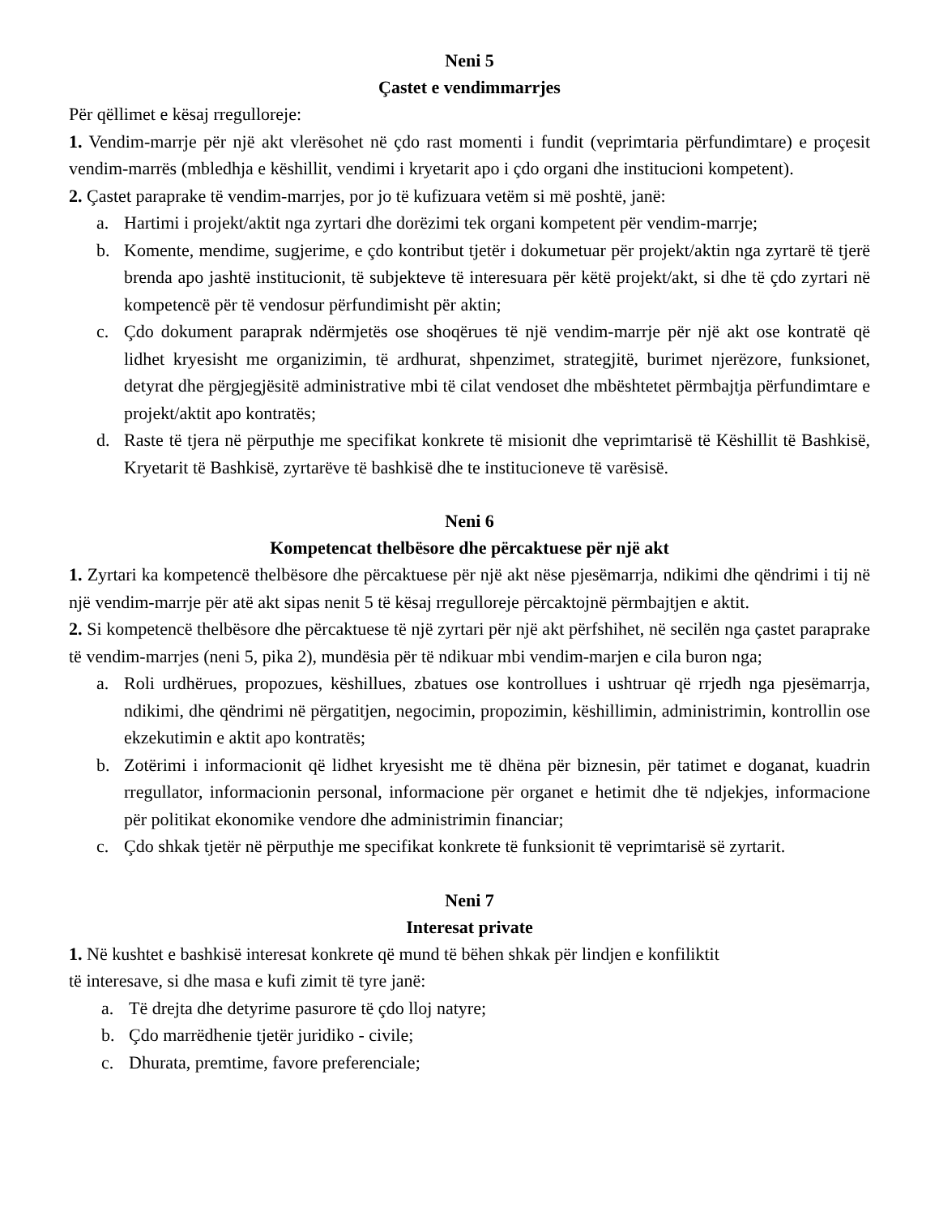Neni 5
Çastet e vendimmarrjes
Për qëllimet e kësaj rregulloreje:
1. Vendim-marrje për një akt vlerësohet në çdo rast momenti i fundit (veprimtaria përfundimtare) e proçesit vendim-marrës (mbledhja e këshillit, vendimi i kryetarit apo i çdo organi dhe institucioni kompetent).
2. Çastet paraprake të vendim-marrjes, por jo të kufizuara vetëm si më poshtë, janë:
a. Hartimi i projekt/aktit nga zyrtari dhe dorëzimi tek organi kompetent për vendim-marrje;
b. Komente, mendime, sugjerime, e çdo kontribut tjetër i dokumetuar për projekt/aktin nga zyrtarë të tjerë brenda apo jashtë institucionit, të subjekteve të interesuara për këtë projekt/akt, si dhe të çdo zyrtari në kompetencë për të vendosur përfundimisht për aktin;
c. Çdo dokument paraprak ndërmjetës ose shoqërues të një vendim-marrje për një akt ose kontratë që lidhet kryesisht me organizimin, të ardhurat, shpenzimet, strategjitë, burimet njerëzore, funksionet, detyrat dhe përgjegjësitë administrative mbi të cilat vendoset dhe mbështetet përmbajtja përfundimtare e projekt/aktit apo kontratës;
d. Raste të tjera në përputhje me specifikat konkrete të misionit dhe veprimtarisë të Këshillit të Bashkisë, Kryetarit të Bashkisë, zyrtarëve të bashkisë dhe te institucioneve të varësisë.
Neni 6
Kompetencat thelbësore dhe përcaktuese për një akt
1. Zyrtari ka kompetencë thelbësore dhe përcaktuese për një akt nëse pjesëmarrja, ndikimi dhe qëndrimi i tij në një vendim-marrje për atë akt sipas nenit 5 të kësaj rregulloreje përcaktojnë përmbajtjen e aktit.
2. Si kompetencë thelbësore dhe përcaktuese të një zyrtari për një akt përfshihet, në secilën nga çastet paraprake të vendim-marrjes (neni 5, pika 2), mundësia për të ndikuar mbi vendim-marjen e cila buron nga;
a. Roli urdhërues, propozues, këshillues, zbatues ose kontrollues i ushtruar që rrjedh nga pjesëmarrja, ndikimi, dhe qëndrimi në përgatitjen, negocimin, propozimin, këshillimin, administrimin, kontrollin ose ekzekutimin e aktit apo kontratës;
b. Zotërimi i informacionit që lidhet kryesisht me të dhëna për biznesin, për tatimet e doganat, kuadrin rregullator, informacionin personal, informacione për organet e hetimit dhe të ndjekjes, informacione për politikat ekonomike vendore dhe administrimin financiar;
c. Çdo shkak tjetër në përputhje me specifikat konkrete të funksionit të veprimtarisë së zyrtarit.
Neni 7
Interesat private
1. Në kushtet e bashkisë interesat konkrete që mund të bëhen shkak për lindjen e konfiliktit
të interesave, si dhe masa e kufi zimit të tyre janë:
a. Të drejta dhe detyrime pasurore të çdo lloj natyre;
b. Çdo marrëdhenie tjetër juridiko - civile;
c. Dhurata, premtime, favore preferenciale;